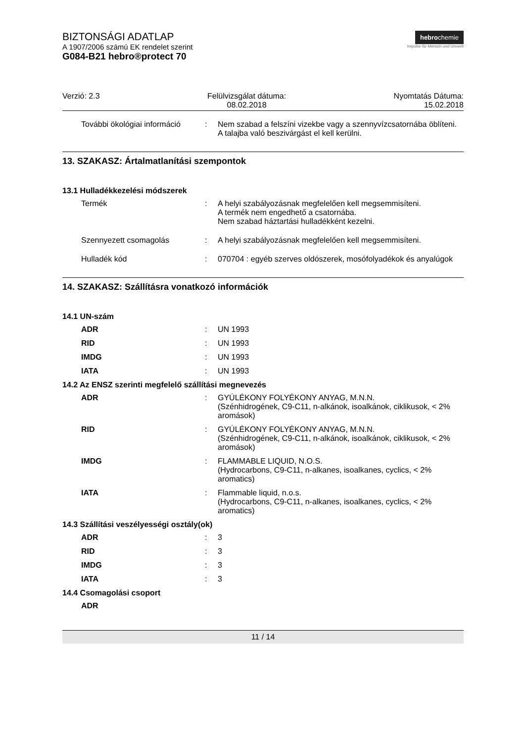BIZTONSÁGI ADATLAP
A 1907/2006 számú EK rendelet szerint
G084-B21 hebro®protect 70
hebrochemie
Impulse für Mensch und Umwelt
Verzió: 2.3 Felülvizsgálat dátuma:
08.02.2018
Nyomtatás Dátuma:
15.02.2018
További ökológiai információ
: Nem szabad a felszíni vizekbe vagy a szennyvízcsatornába öblíteni.
A talajba való beszivárgást el kell kerülni.
13. SZAKASZ: Ártalmatlanítási szempontok
13.1 Hulladékkezelési módszerek
Termék : A helyi szabályozásnak megfelelően kell megsemmisíteni.
A termék nem engedhető a csatornába.
Nem szabad háztartási hulladékként kezelni.
Szennyezett csomagolás : A helyi szabályozásnak megfelelően kell megsemmisíteni.
Hulladék kód : 070704 : egyéb szerves oldószerek, mosófolyadékok és anyalúgok
14. SZAKASZ: Szállításra vonatkozó információk
14.1 UN-szám
ADR : UN 1993
RID : UN 1993
IMDG : UN 1993
IATA : UN 1993
14.2 Az ENSZ szerinti megfelelő szállítási megnevezés
ADR : GYÚLÉKONY FOLYÉKONY ANYAG, M.N.N.
(Szénhidrogének, C9-C11, n-alkánok, isoalkánok, ciklikusok, < 2% aromások)
RID : GYÚLÉKONY FOLYÉKONY ANYAG, M.N.N.
(Szénhidrogének, C9-C11, n-alkánok, isoalkánok, ciklikusok, < 2% aromások)
IMDG : FLAMMABLE LIQUID, N.O.S.
(Hydrocarbons, C9-C11, n-alkanes, isoalkanes, cyclics, < 2% aromatics)
IATA : Flammable liquid, n.o.s.
(Hydrocarbons, C9-C11, n-alkanes, isoalkanes, cyclics, < 2% aromatics)
14.3 Szállítási veszélyességi osztály(ok)
ADR : 3
RID : 3
IMDG : 3
IATA : 3
14.4 Csomagolási csoport
ADR
11 / 14